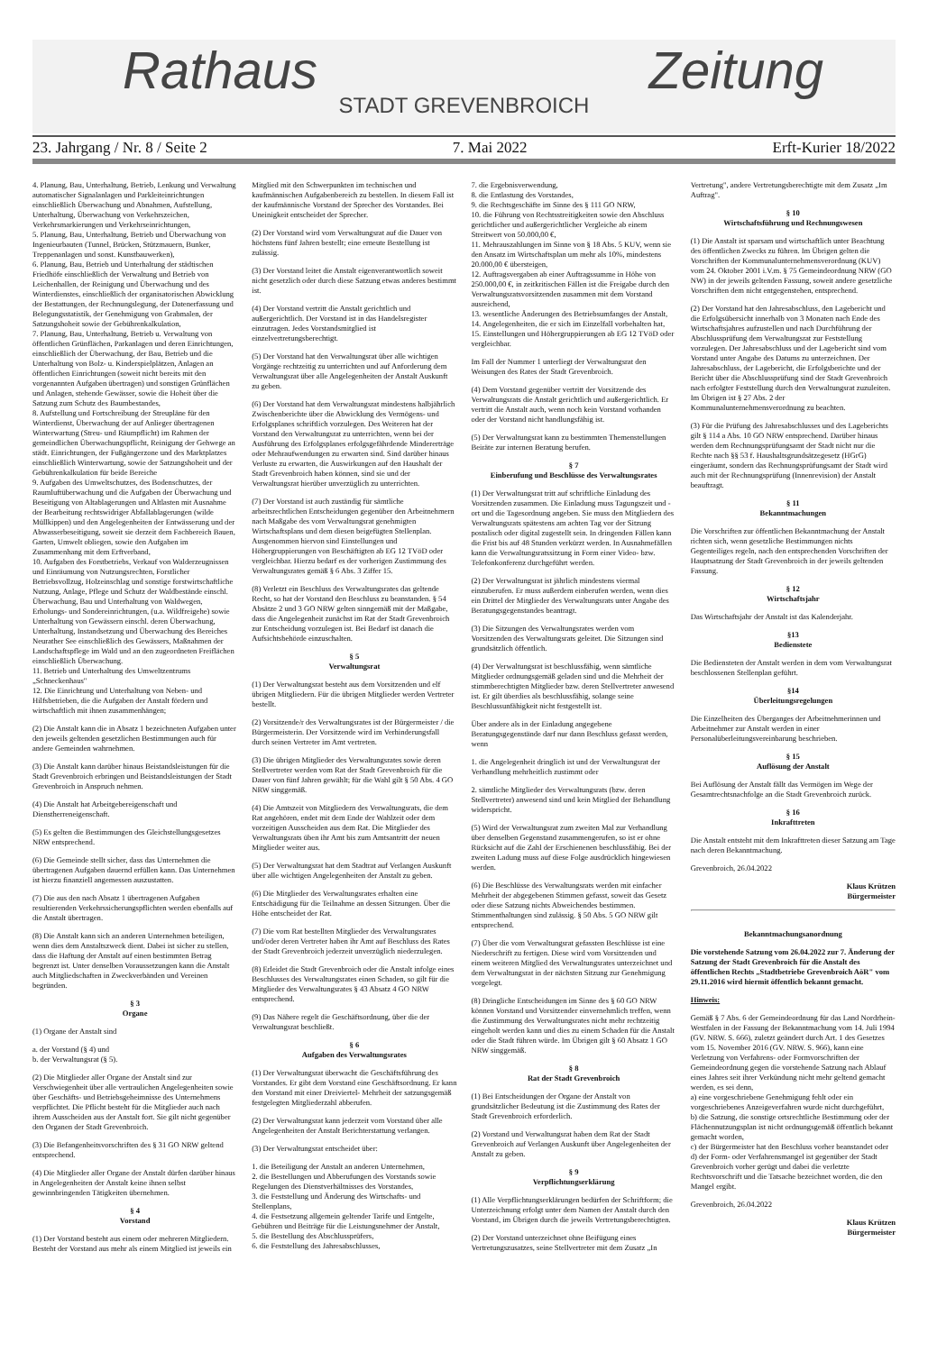Rathaus Zeitung
STADT GREVENBROICH
23. Jahrgang / Nr. 8 / Seite 2 7. Mai 2022 Erft-Kurier 18/2022
4. Planung, Bau, Unterhaltung, Betrieb, Lenkung und Verwaltung automatischer Signalanlagen und Parkleiteinrichtungen einschließlich Überwachung und Abnahmen, Aufstellung, Unterhaltung, Überwachung von Verkehrszeichen, Verkehrsmarkierungen und Verkehrseinrichtungen,
5. Planung, Bau, Unterhaltung, Betrieb und Überwachung von Ingenieurbauten (Tunnel, Brücken, Stützmauern, Bunker, Treppenanlagen und sonst. Kunstbauwerken),
6. Planung, Bau, Betrieb und Unterhaltung der städtischen Friedhöfe einschließlich der Verwaltung und Betrieb von Leichenhallen, der Reinigung und Überwachung und des Winterdienstes, einschließlich der organisatorischen Abwicklung der Bestattungen, der Rechnungslegung, der Datenerfassung und Belegungsstatistik, der Genehmigung von Grabmalen, der Satzungshoheit sowie der Gebührenkalkulation,
7. Planung, Bau, Unterhaltung, Betrieb u. Verwaltung von öffentlichen Grünflächen, Parkanlagen und deren Einrichtungen, einschließlich der Überwachung, der Bau, Betrieb und die Unterhaltung von Bolz- u. Kinderspielplätzen, Anlagen an öffentlichen Einrichtungen (soweit nicht bereits mit den vorgenannten Aufgaben übertragen) und sonstigen Grünflächen und Anlagen, stehende Gewässer, sowie die Hoheit über die Satzung zum Schutz des Baumbestandes,
8. Aufstellung und Fortschreibung der Streupläne für den Winterdienst, Überwachung der auf Anlieger übertragenen Winterwartung (Streu- und Räumpflicht) im Rahmen der gemeindlichen Überwachungspflicht, Reinigung der Gehwege an städt. Einrichtungen, der Fußgängerzone und des Marktplatzes einschließlich Winterwartung, sowie der Satzungshoheit und der Gebührenkalkulation für beide Bereiche
9. Aufgaben des Umweltschutzes, des Bodenschutzes, der Raumluftüberwachung und die Aufgaben der Überwachung und Beseitigung von Altablagerungen und Altlasten mit Ausnahme der Bearbeitung rechtswidriger Abfallablagerungen (wilde Müllkippen) und den Angelegenheiten der Entwässerung und der Abwasserbeseitigung, soweit sie derzeit dem Fachbereich Bauen, Garten, Umwelt obliegen, sowie den Aufgaben im Zusammenhang mit dem Erftverband,
10. Aufgaben des Forstbetriebs, Verkauf von Walderzeugnissen und Einräumung von Nutzungsrechten, Forstlicher Betriebsvollzug, Holzeinschlag und sonstige forstwirtschaftliche Nutzung, Anlage, Pflege und Schutz der Waldbestände einschl. Überwachung, Bau und Unterhaltung von Waldwegen, Erholungs- und Sondereinrichtungen, (u.a. Wildfreigehe) sowie Unterhaltung von Gewässern einschl. deren Überwachung, Unterhaltung, Instandsetzung und Überwachung des Bereiches Neurather See einschließlich des Gewässers, Maßnahmen der Landschaftspflege im Wald und an den zugeordneten Freiflächen einschließlich Überwachung.
11. Betrieb und Unterhaltung des Umweltzentrums „Schneckenhaus"
12. Die Einrichtung und Unterhaltung von Neben- und Hilfsbetrieben, die die Aufgaben der Anstalt fördern und wirtschaftlich mit ihnen zusammenhängen;
(2) Die Anstalt kann die in Absatz 1 bezeichneten Aufgaben unter den jeweils geltenden gesetzlichen Bestimmungen auch für andere Gemeinden wahrnehmen.
(3) Die Anstalt kann darüber hinaus Beistandsleistungen für die Stadt Grevenbroich erbringen und Beistandsleistungen der Stadt Grevenbroich in Anspruch nehmen.
(4) Die Anstalt hat Arbeitgebereigenschaft und Dienstherreneigenschaft.
(5) Es gelten die Bestimmungen des Gleichstellungsgesetzes NRW entsprechend.
(6) Die Gemeinde stellt sicher, dass das Unternehmen die übertragenen Aufgaben dauernd erfüllen kann. Das Unternehmen ist hierzu finanziell angemessen auszustatten.
(7) Die aus den nach Absatz 1 übertragenen Aufgaben resultierenden Verkehrssicherungspflichten werden ebenfalls auf die Anstalt übertragen.
(8) Die Anstalt kann sich an anderen Unternehmen beteiligen, wenn dies dem Anstaltszweck dient. Dabei ist sicher zu stellen, dass die Haftung der Anstalt auf einen bestimmten Betrag begrenzt ist. Unter denselben Voraussetzungen kann die Anstalt auch Mitgliedschaften in Zweckverbänden und Vereinen begründen.
§ 3
Organe
(1) Organe der Anstalt sind
a. der Vorstand (§ 4) und
b. der Verwaltungsrat (§ 5).
(2) Die Mitglieder aller Organe der Anstalt sind zur Verschwiegenheit über alle vertraulichen Angelegenheiten sowie über Geschäfts- und Betriebsgeheimnisse des Unternehmens verpflichtet. Die Pflicht besteht für die Mitglieder auch nach ihrem Ausscheiden aus der Anstalt fort. Sie gilt nicht gegenüber den Organen der Stadt Grevenbroich.
(3) Die Befangenheitsvorschriften des § 31 GO NRW geltend entsprechend.
(4) Die Mitglieder aller Organe der Anstalt dürfen darüber hinaus in Angelegenheiten der Anstalt keine ihnen selbst gewinnbringenden Tätigkeiten übernehmen.
§ 4
Vorstand
(1) Der Vorstand besteht aus einem oder mehreren Mitgliedern. Besteht der Vorstand aus mehr als einem Mitglied ist jeweils ein Mitglied mit den Schwerpunkten im technischen und kaufmännischen Aufgabenbereich zu bestellen. In diesem Fall ist der kaufmännische Vorstand der Sprecher des Vorstandes. Bei Uneinigkeit entscheidet der Sprecher.
(2) Der Vorstand wird vom Verwaltungsrat auf die Dauer von höchstens fünf Jahren bestellt; eine erneute Bestellung ist zulässig.
(3) Der Vorstand leitet die Anstalt eigenverantwortlich soweit nicht gesetzlich oder durch diese Satzung etwas anderes bestimmt ist.
(4) Der Vorstand vertritt die Anstalt gerichtlich und außergerichtlich. Der Vorstand ist in das Handelsregister einzutragen. Jedes Vorstandsmitglied ist einzelvertretungsberechtigt.
(5) Der Vorstand hat den Verwaltungsrat über alle wichtigen Vorgänge rechtzeitig zu unterrichten und auf Anforderung dem Verwaltungsrat über alle Angelegenheiten der Anstalt Auskunft zu geben.
(6) Der Vorstand hat dem Verwaltungsrat mindestens halbjährlich Zwischenberichte über die Abwicklung des Vermögens- und Erfolgsplanes schriftlich vorzulegen. Des Weiteren hat der Vorstand den Verwaltungsrat zu unterrichten, wenn bei der Ausführung des Erfolgsplanes erfolgsgefährdende Mindererträge oder Mehraufwendungen zu erwarten sind. Sind darüber hinaus Verluste zu erwarten, die Auswirkungen auf den Haushalt der Stadt Grevenbroich haben können, sind sie und der Verwaltungsrat hierüber unverzüglich zu unterrichten.
(7) Der Vorstand ist auch zuständig für sämtliche arbeitsrechtlichen Entscheidungen gegenüber den Arbeitnehmern nach Maßgabe des vom Verwaltungsrat genehmigten Wirtschaftsplans und dem diesen beigefügten Stellenplan. Ausgenommen hiervon sind Einstellungen und Höhergruppierungen von Beschäftigten ab EG 12 TVöD oder vergleichbar. Hierzu bedarf es der vorherigen Zustimmung des Verwaltungsrates gemäß § 6 Abs. 3 Ziffer 15.
(8) Verletzt ein Beschluss des Verwaltungsrates das geltende Recht, so hat der Vorstand den Beschluss zu beanstanden. § 54 Absätze 2 und 3 GO NRW gelten sinngemäß mit der Maßgabe, dass die Angelegenheit zunächst im Rat der Stadt Grevenbroich zur Entscheidung vorzulegen ist. Bei Bedarf ist danach die Aufsichtsbehörde einzuschalten.
§ 5
Verwaltungsrat
(1) Der Verwaltungsrat besteht aus dem Vorsitzenden und elf übrigen Mitgliedern. Für die übrigen Mitglieder werden Vertreter bestellt.
(2) Vorsitzende/r des Verwaltungsrates ist der Bürgermeister / die Bürgermeisterin. Der Vorsitzende wird im Verhinderungsfall durch seinen Vertreter im Amt vertreten.
(3) Die übrigen Mitglieder des Verwaltungsrates sowie deren Stellvertreter werden vom Rat der Stadt Grevenbroich für die Dauer von fünf Jahren gewählt; für die Wahl gilt § 50 Abs. 4 GO NRW singgemäß.
(4) Die Amtszeit von Mitgliedern des Verwaltungsrats, die dem Rat angehören, endet mit dem Ende der Wahlzeit oder dem vorzeitigen Ausscheiden aus dem Rat. Die Mitglieder des Verwaltungsrats üben ihr Amt bis zum Amtsantritt der neuen Mitglieder weiter aus.
(5) Der Verwaltungsrat hat dem Stadtrat auf Verlangen Auskunft über alle wichtigen Angelegenheiten der Anstalt zu geben.
(6) Die Mitglieder des Verwaltungsrates erhalten eine Entschädigung für die Teilnahme an dessen Sitzungen. Über die Höhe entscheidet der Rat.
(7) Die vom Rat bestellten Mitglieder des Verwaltungsrates und/oder deren Vertreter haben ihr Amt auf Beschluss des Rates der Stadt Grevenbroich jederzeit unverzüglich niederzulegen.
(8) Erleidet die Stadt Grevenbroich oder die Anstalt infolge eines Beschlusses des Verwaltungsrates einen Schaden, so gilt für die Mitglieder des Verwaltungsrates § 43 Absatz 4 GO NRW entsprechend.
(9) Das Nähere regelt die Geschäftsordnung, über die der Verwaltungsrat beschließt.
§ 6
Aufgaben des Verwaltungsrates
(1) Der Verwaltungsrat überwacht die Geschäftsführung des Vorstandes. Er gibt dem Vorstand eine Geschäftsordnung. Er kann den Vorstand mit einer Dreiviertel- Mehrheit der satzungsgemäß festgelegten Mitgliederzahl abberufen.
(2) Der Verwaltungsrat kann jederzeit vom Vorstand über alle Angelegenheiten der Anstalt Berichterstattung verlangen.
(3) Der Verwaltungsrat entscheidet über:
1. die Beteiligung der Anstalt an anderen Unternehmen,
2. die Bestellungen und Abberufungen des Vorstands sowie Regelungen des Dienstverhältnisses des Vorstandes,
3. die Feststellung und Änderung des Wirtschafts- und Stellenplans,
4. die Festsetzung allgemein geltender Tarife und Entgelte, Gebühren und Beiträge für die Leistungsnehmer der Anstalt,
5. die Bestellung des Abschlussprüfers,
6. die Feststellung des Jahresabschlusses,
7. die Ergebnisverwendung,
8. die Entlastung des Vorstandes,
9. die Rechtsgeschäfte im Sinne des § 111 GO NRW,
10. die Führung von Rechtsstreitigkeiten sowie den Abschluss gerichtlicher und außergerichtlicher Vergleiche ab einem Streitwert von 50.000,00 €,
11. Mehrauszahlungen im Sinne von § 18 Abs. 5 KUV, wenn sie den Ansatz im Wirtschaftsplan um mehr als 10%, mindestens 20.000,00 € übersteigen,
12. Auftragsvergaben ab einer Auftragssumme in Höhe von 250.000,00 €, in zeitkritischen Fällen ist die Freigabe durch den Verwaltungsratsvorsitzenden zusammen mit dem Vorstand ausreichend,
13. wesentliche Änderungen des Betriebsumfanges der Anstalt,
14. Angelegenheiten, die er sich im Einzelfall vorbehalten hat,
15. Einstellungen und Höhergruppierungen ab EG 12 TVöD oder vergleichbar.
Im Fall der Nummer 1 unterliegt der Verwaltungsrat den Weisungen des Rates der Stadt Grevenbroich.
(4) Dem Vorstand gegenüber vertritt der Vorsitzende des Verwaltungsrats die Anstalt gerichtlich und außergerichtlich. Er vertritt die Anstalt auch, wenn noch kein Vorstand vorhanden oder der Vorstand nicht handlungsfähig ist.
(5) Der Verwaltungsrat kann zu bestimmten Themenstellungen Beiräte zur internen Beratung berufen.
§ 7
Einberufung und Beschlüsse des Verwaltungsrates
(1) Der Verwaltungsrat tritt auf schriftliche Einladung des Vorsitzenden zusammen. Die Einladung muss Tagungszeit und -ort und die Tagesordnung angeben. Sie muss den Mitgliedern des Verwaltungsrats spätestens am achten Tag vor der Sitzung postalisch oder digital zugestellt sein. In dringenden Fällen kann die Frist bis auf 48 Stunden verkürzt werden. In Ausnahmefällen kann die Verwaltungsratssitzung in Form einer Video- bzw. Telefonkonferenz durchgeführt werden.
(2) Der Verwaltungsrat ist jährlich mindestens viermal einzuberufen. Er muss außerdem einberufen werden, wenn dies ein Drittel der Mitglieder des Verwaltungsrats unter Angabe des Beratungsgegenstandes beantragt.
(3) Die Sitzungen des Verwaltungsrates werden vom Vorsitzenden des Verwaltungsrats geleitet. Die Sitzungen sind grundsätzlich öffentlich.
(4) Der Verwaltungsrat ist beschlussfähig, wenn sämtliche Mitglieder ordnungsgemäß geladen sind und die Mehrheit der stimmberechtigten Mitglieder bzw. deren Stellvertreter anwesend ist. Er gilt überdies als beschlussfähig, solange seine Beschlussunfähigkeit nicht festgestellt ist.
Über andere als in der Einladung angegebene Beratungsgegenstände darf nur dann Beschluss gefasst werden, wenn
1. die Angelegenheit dringlich ist und der Verwaltungsrat der Verhandlung mehrheitlich zustimmt oder
2. sämtliche Mitglieder des Verwaltungsrats (bzw. deren Stellvertreter) anwesend sind und kein Mitglied der Behandlung widerspricht.
(5) Wird der Verwaltungsrat zum zweiten Mal zur Verhandlung über denselben Gegenstand zusammengerufen, so ist er ohne Rücksicht auf die Zahl der Erschienenen beschlussfähig. Bei der zweiten Ladung muss auf diese Folge ausdrücklich hingewiesen werden.
(6) Die Beschlüsse des Verwaltungsrats werden mit einfacher Mehrheit der abgegebenen Stimmen gefasst, soweit das Gesetz oder diese Satzung nichts Abweichendes bestimmen. Stimmenthaltungen sind zulässig. § 50 Abs. 5 GO NRW gilt entsprechend.
(7) Über die vom Verwaltungsrat gefassten Beschlüsse ist eine Niederschrift zu fertigen. Diese wird vom Vorsitzenden und einem weiteren Mitglied des Verwaltungsrates unterzeichnet und dem Verwaltungsrat in der nächsten Sitzung zur Genehmigung vorgelegt.
(8) Dringliche Entscheidungen im Sinne des § 60 GO NRW können Vorstand und Vorsitzender einvernehmlich treffen, wenn die Zustimmung des Verwaltungsrates nicht mehr rechtzeitig eingeholt werden kann und dies zu einem Schaden für die Anstalt oder die Stadt führen würde. Im Übrigen gilt § 60 Absatz 1 GO NRW singgemäß.
§ 8
Rat der Stadt Grevenbroich
(1) Bei Entscheidungen der Organe der Anstalt von grundsätzlicher Bedeutung ist die Zustimmung des Rates der Stadt Grevenbroich erforderlich.
(2) Vorstand und Verwaltungsrat haben dem Rat der Stadt Grevenbroich auf Verlangen Auskunft über Angelegenheiten der Anstalt zu geben.
§ 9
Verpflichtungserklärung
(1) Alle Verpflichtungserklärungen bedürfen der Schriftform; die Unterzeichnung erfolgt unter dem Namen der Anstalt durch den Vorstand, im Übrigen durch die jeweils Vertretungsberechtigten.
(2) Der Vorstand unterzeichnet ohne Beifügung eines Vertretungszusatzes, seine Stellvertreter mit dem Zusatz „In Vertretung", andere Vertretungsberechtigte mit dem Zusatz „Im Auftrag".
§ 10
Wirtschaftsführung und Rechnungswesen
(1) Die Anstalt ist sparsam und wirtschaftlich unter Beachtung des öffentlichen Zwecks zu führen. Im Übrigen gelten die Vorschriften der Kommunalunternehmensverordnung (KUV) vom 24. Oktober 2001 i.V.m. § 75 Gemeindeordnung NRW (GO NW) in der jeweils geltenden Fassung, soweit andere gesetzliche Vorschriften dem nicht entgegenstehen, entsprechend.
(2) Der Vorstand hat den Jahresabschluss, den Lagebericht und die Erfolgsübersicht innerhalb von 3 Monaten nach Ende des Wirtschaftsjahres aufzustellen und nach Durchführung der Abschlussprüfung dem Verwaltungsrat zur Feststellung vorzulegen. Der Jahresabschluss und der Lagebericht sind vom Vorstand unter Angabe des Datums zu unterzeichnen. Der Jahresabschluss, der Lagebericht, die Erfolgsberichte und der Bericht über die Abschlussprüfung sind der Stadt Grevenbroich nach erfolgter Feststellung durch den Verwaltungsrat zuzuleiten. Im Übrigen ist § 27 Abs. 2 der Kommunalunternehmensverordnung zu beachten.
(3) Für die Prüfung des Jahresabschlusses und des Lageberichts gilt § 114 a Abs. 10 GO NRW entsprechend. Darüber hinaus werden dem Rechnungsprüfungsamt der Stadt nicht nur die Rechte nach §§ 53 f. Haushaltsgrundsätzegesetz (HGrG) eingeräumt, sondern das Rechnungsprüfungsamt der Stadt wird auch mit der Rechnungsprüfung (Innenrevision) der Anstalt beauftragt.
§ 11
Bekanntmachungen
Die Vorschriften zur öffentlichen Bekanntmachung der Anstalt richten sich, wenn gesetzliche Bestimmungen nichts Gegenteiliges regeln, nach den entsprechenden Vorschriften der Hauptsatzung der Stadt Grevenbroich in der jeweils geltenden Fassung.
§ 12
Wirtschaftsjahr
Das Wirtschaftsjahr der Anstalt ist das Kalenderjahr.
§13
Bedienstete
Die Bediensteten der Anstalt werden in dem vom Verwaltungsrat beschlossenen Stellenplan geführt.
§14
Überleitungsregelungen
Die Einzelheiten des Überganges der Arbeitnehmerinnen und Arbeitnehmer zur Anstalt werden in einer Personalüberleitungsvereinbarung beschrieben.
§ 15
Auflösung der Anstalt
Bei Auflösung der Anstalt fällt das Vermögen im Wege der Gesamtrechtsnachfolge an die Stadt Grevenbroich zurück.
§ 16
Inkrafttreten
Die Anstalt entsteht mit dem Inkrafttreten dieser Satzung am Tage nach deren Bekanntmachung.
Grevenbroich, 26.04.2022
Klaus Krützen
Bürgermeister
Bekanntmachungsanordnung
Die vorstehende Satzung vom 26.04.2022 zur 7. Änderung der Satzung der Stadt Grevenbroich für die Anstalt des öffentlichen Rechts „Stadtbetriebe Grevenbroich AöR" vom 29.11.2016 wird hiermit öffentlich bekannt gemacht.
Hinweis:
Gemäß § 7 Abs. 6 der Gemeindeordnung für das Land Nordrhein-Westfalen in der Fassung der Bekanntmachung vom 14. Juli 1994 (GV. NRW. S. 666), zuletzt geändert durch Art. 1 des Gesetzes vom 15. November 2016 (GV. NRW. S. 966), kann eine Verletzung von Verfahrens- oder Formvorschriften der Gemeindeordnung gegen die vorstehende Satzung nach Ablauf eines Jahres seit ihrer Verkündung nicht mehr geltend gemacht werden, es sei denn,
a) eine vorgeschriebene Genehmigung fehlt oder ein vorgeschriebenes Anzeigeverfahren wurde nicht durchgeführt,
b) die Satzung, die sonstige ortsrechtliche Bestimmung oder der Flächennutzungsplan ist nicht ordnungsgemäß öffentlich bekannt gemacht worden,
c) der Bürgermeister hat den Beschluss vorher beanstandet oder
d) der Form- oder Verfahrensmangel ist gegenüber der Stadt Grevenbroich vorher gerügt und dabei die verletzte Rechtsvorschrift und die Tatsache bezeichnet worden, die den Mangel ergibt.
Grevenbroich, 26.04.2022
Klaus Krützen
Bürgermeister